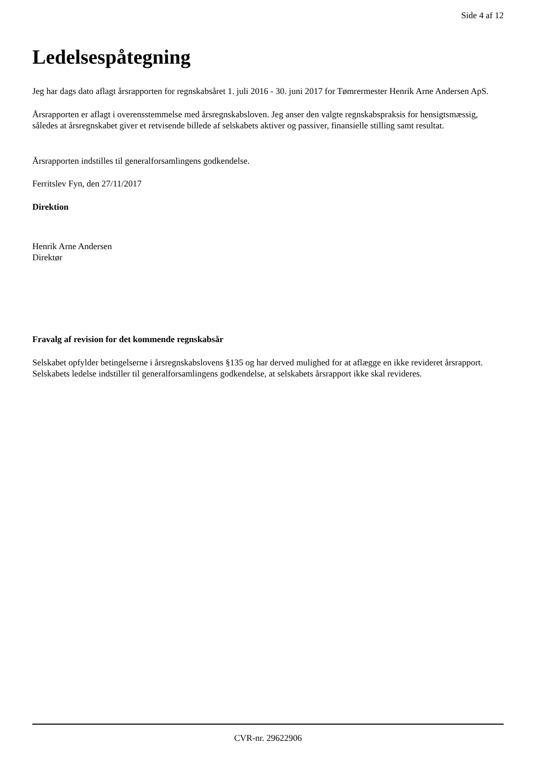Side 4 af 12
Ledelsespåtegning
Jeg har dags dato aflagt årsrapporten for regnskabsåret 1. juli 2016 - 30. juni 2017 for Tømrermester Henrik Arne Andersen ApS.
Årsrapporten er aflagt i overensstemmelse med årsregnskabsloven. Jeg anser den valgte regnskabspraksis for hensigtsmæssig, således at årsregnskabet giver et retvisende billede af selskabets aktiver og passiver, finansielle stilling samt resultat.
Årsrapporten indstilles til generalforsamlingens godkendelse.
Ferritslev Fyn, den 27/11/2017
Direktion
Henrik Arne Andersen
Direktør
Fravalg af revision for det kommende regnskabsår
Selskabet opfylder betingelserne i årsregnskabslovens §135 og har derved mulighed for at aflægge en ikke revideret årsrapport. Selskabets ledelse indstiller til generalforsamlingens godkendelse, at selskabets årsrapport ikke skal revideres.
CVR-nr. 29622906